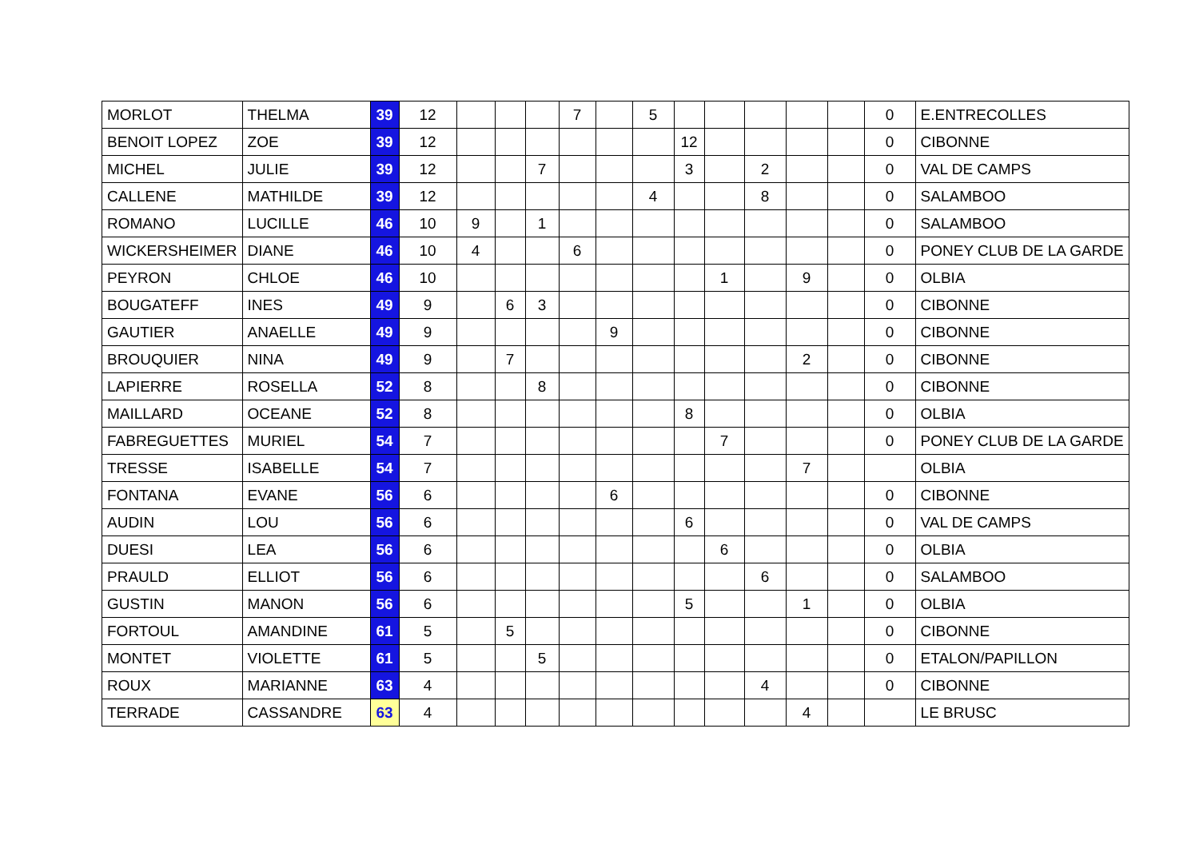| MORLOT | THELMA | 39 | 12 | | | | 7 | | 5 | | | | | | 0 | E.ENTRECOLLES |
| BENOIT LOPEZ | ZOE | 39 | 12 | | | | | | | 12 | | | | | 0 | CIBONNE |
| MICHEL | JULIE | 39 | 12 | | | 7 | | | | 3 | | 2 | | | 0 | VAL DE CAMPS |
| CALLENE | MATHILDE | 39 | 12 | | | | | | 4 | | | 8 | | | 0 | SALAMBOO |
| ROMANO | LUCILLE | 46 | 10 | 9 | | 1 | | | | | | | | | 0 | SALAMBOO |
| WICKERSHEIMER | DIANE | 46 | 10 | 4 | | | 6 | | | | | | | | 0 | PONEY CLUB DE LA GARDE |
| PEYRON | CHLOE | 46 | 10 | | | | | | | | 1 | | 9 | | 0 | OLBIA |
| BOUGATEFF | INES | 49 | 9 | | 6 | 3 | | | | | | | | | 0 | CIBONNE |
| GAUTIER | ANAELLE | 49 | 9 | | | | | 9 | | | | | | | 0 | CIBONNE |
| BROUQUIER | NINA | 49 | 9 | | 7 | | | | | | | | 2 | | 0 | CIBONNE |
| LAPIERRE | ROSELLA | 52 | 8 | | | 8 | | | | | | | | | 0 | CIBONNE |
| MAILLARD | OCEANE | 52 | 8 | | | | | | | 8 | | | | | 0 | OLBIA |
| FABREGUETTES | MURIEL | 54 | 7 | | | | | | | | 7 | | | | 0 | PONEY CLUB DE LA GARDE |
| TRESSE | ISABELLE | 54 | 7 | | | | | | | | | | 7 | | | OLBIA |
| FONTANA | EVANE | 56 | 6 | | | | | 6 | | | | | | | 0 | CIBONNE |
| AUDIN | LOU | 56 | 6 | | | | | | | 6 | | | | | 0 | VAL DE CAMPS |
| DUESI | LEA | 56 | 6 | | | | | | | | 6 | | | | 0 | OLBIA |
| PRAULD | ELLIOT | 56 | 6 | | | | | | | | | 6 | | | 0 | SALAMBOO |
| GUSTIN | MANON | 56 | 6 | | | | | | | 5 | | | 1 | | 0 | OLBIA |
| FORTOUL | AMANDINE | 61 | 5 | | 5 | | | | | | | | | | 0 | CIBONNE |
| MONTET | VIOLETTE | 61 | 5 | | | 5 | | | | | | | | | 0 | ETALON/PAPILLON |
| ROUX | MARIANNE | 63 | 4 | | | | | | | | | 4 | | | 0 | CIBONNE |
| TERRADE | CASSANDRE | 63 | 4 | | | | | | | | | | 4 | | | LE BRUSC |